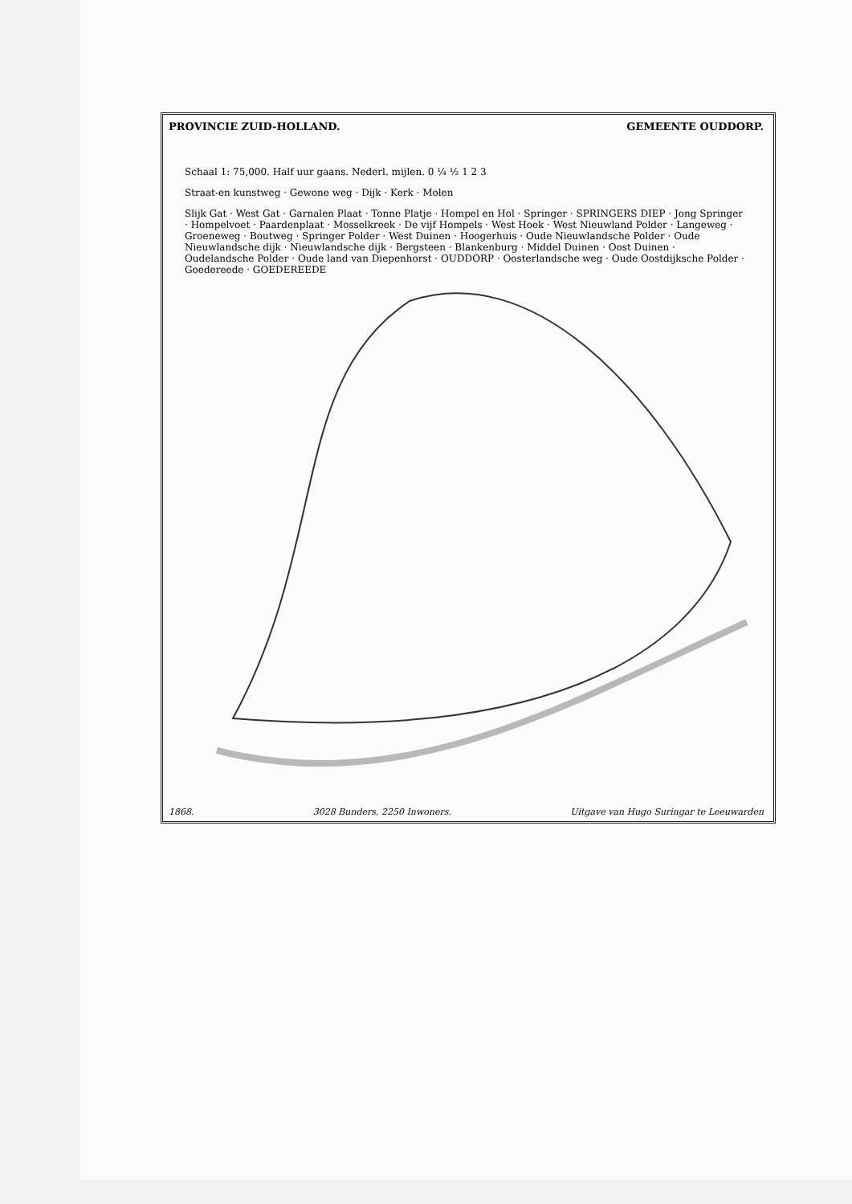PROVINCIE ZUID-HOLLAND. GEMEENTE OUDDORP.
Schaal 1: 75,000. Half uur gaans. Nederl. mijlen. 0 ¼ ½ 1 2 3
Straat-en kunstweg · Gewone weg · Dijk · Kerk · Molen
Slijk Gat · West Gat · Garnalen Plaat · Tonne Platje · Hompel en Hol · Springer · SPRINGERS DIEP · Jong Springer · Hompelvoet · Paardenplaat · Mosselkreek · De vijf Hompels · West Hoek · West Nieuwland Polder · Langeweg · Groeneweg · Boutweg · Springer Polder · West Duinen · Hoogerhuis · Oude Nieuwlandsche Polder · Oude Nieuwlandsche dijk · Nieuwlandsche dijk · Bergsteen · Blankenburg · Middel Duinen · Oost Duinen · Oudelandsche Polder · Oude land van Diepenhorst · OUDDORP · Oosterlandsche weg · Oude Oostdijksche Polder · Goedereede · GOEDEREEDE
1868. 3028 Bunders, 2250 Inwoners. Uitgave van Hugo Suringar te Leeuwarden